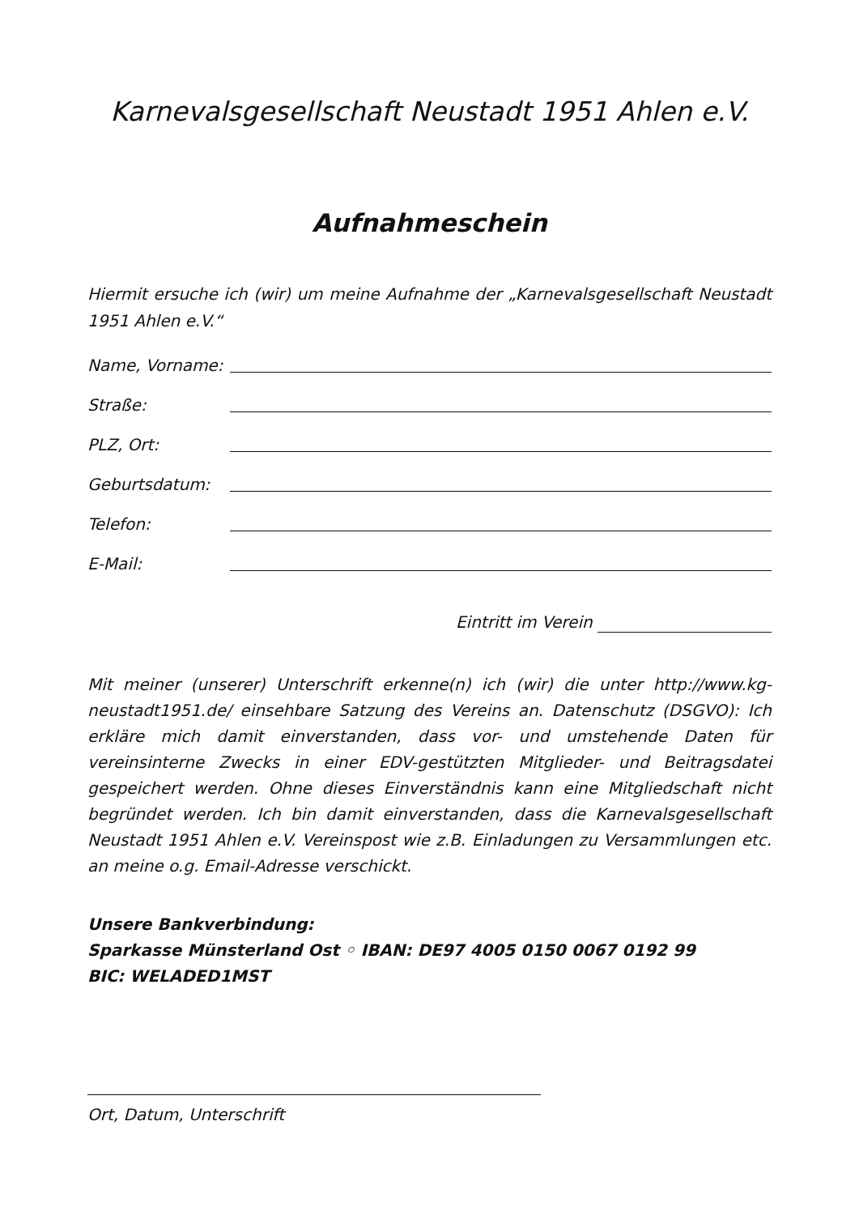Karnevalsgesellschaft Neustadt 1951 Ahlen e.V.
Aufnahmeschein
Hiermit ersuche ich (wir) um meine Aufnahme der „Karnevalsgesellschaft Neustadt 1951 Ahlen e.V.“
Name, Vorname:
Straße:
PLZ, Ort:
Geburtsdatum:
Telefon:
E-Mail:
Eintritt im Verein
Mit meiner (unserer) Unterschrift erkenne(n) ich (wir) die unter http://www.kg-neustadt1951.de/ einsehbare Satzung des Vereins an. Datenschutz (DSGVO): Ich erkläre mich damit einverstanden, dass vor- und umstehende Daten für vereinsinterne Zwecks in einer EDV-gestützten Mitglieder- und Beitragsdatei gespeichert werden. Ohne dieses Einverständnis kann eine Mitgliedschaft nicht begründet werden. Ich bin damit einverstanden, dass die Karnevalsgesellschaft Neustadt 1951 Ahlen e.V. Vereinspost wie z.B. Einladungen zu Versammlungen etc. an meine o.g. Email-Adresse verschickt.
Unsere Bankverbindung:
Sparkasse Münsterland Ost ◦ IBAN: DE97 4005 0150 0067 0192 99
BIC: WELADED1MST
Ort, Datum, Unterschrift